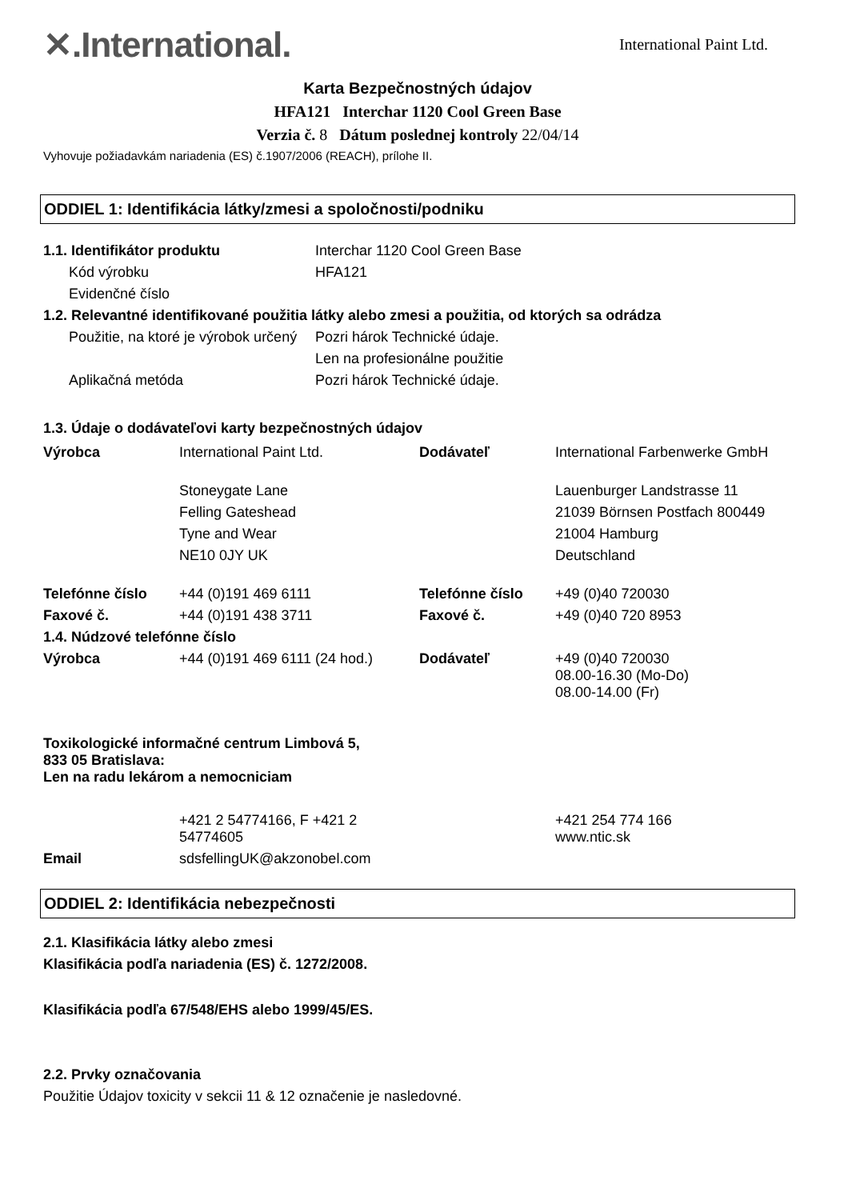✕.International.
International Paint Ltd.
Karta Bezpečnostných údajov
HFA121 Interchar 1120 Cool Green Base
Verzia č. 8 Dátum poslednej kontroly 22/04/14
Vyhovuje požiadavkám nariadenia (ES) č.1907/2006 (REACH), prílohe II.
ODDIEL 1: Identifikácia látky/zmesi a spoločnosti/podniku
| 1.1. Identifikátor produktu | Interchar 1120 Cool Green Base |
| Kód výrobku | HFA121 |
| Evidenčné číslo | |
| 1.2. Relevantné identifikované použitia látky alebo zmesi a použitia, od ktorých sa odrádza | |
| Použitie, na ktoré je výrobok určený | Pozri hárok Technické údaje. |
| | Len na profesionálne použitie |
| Aplikačná metóda | Pozri hárok Technické údaje. |
1.3. Údaje o dodávateľovi karty bezpečnostných údajov
| Výrobca | International Paint Ltd. | Dodávateľ | International Farbenwerke GmbH |
| | Stoneygate Lane | | Lauenburger Landstrasse 11 |
| | Felling Gateshead | | 21039 Börnsen Postfach 800449 |
| | Tyne and Wear | | 21004 Hamburg |
| | NE10 0JY UK | | Deutschland |
| Telefónne číslo | +44 (0)191 469 6111 | Telefónne číslo | +49 (0)40 720030 |
| Faxové č. | +44 (0)191 438 3711 | Faxové č. | +49 (0)40 720 8953 |
| 1.4. Núdzové telefónne číslo | | | |
| Výrobca | +44 (0)191 469 6111 (24 hod.) | Dodávateľ | +49 (0)40 720030 08.00-16.30 (Mo-Do) 08.00-14.00 (Fr) |
Toxikologické informačné centrum Limbová 5,
833 05 Bratislava:
Len na radu lekárom a nemocniciam
| | +421 2 54774166, F +421 2 54774605 | | +421 254 774 166 www.ntic.sk |
| Email | sdsfellingUK@akzonobel.com | | |
ODDIEL 2: Identifikácia nebezpečnosti
2.1. Klasifikácia látky alebo zmesi
Klasifikácia podľa nariadenia (ES) č. 1272/2008.
Klasifikácia podľa 67/548/EHS alebo 1999/45/ES.
2.2. Prvky označovania
Použitie Údajov toxicity v sekcii 11 & 12 označenie je nasledovné.